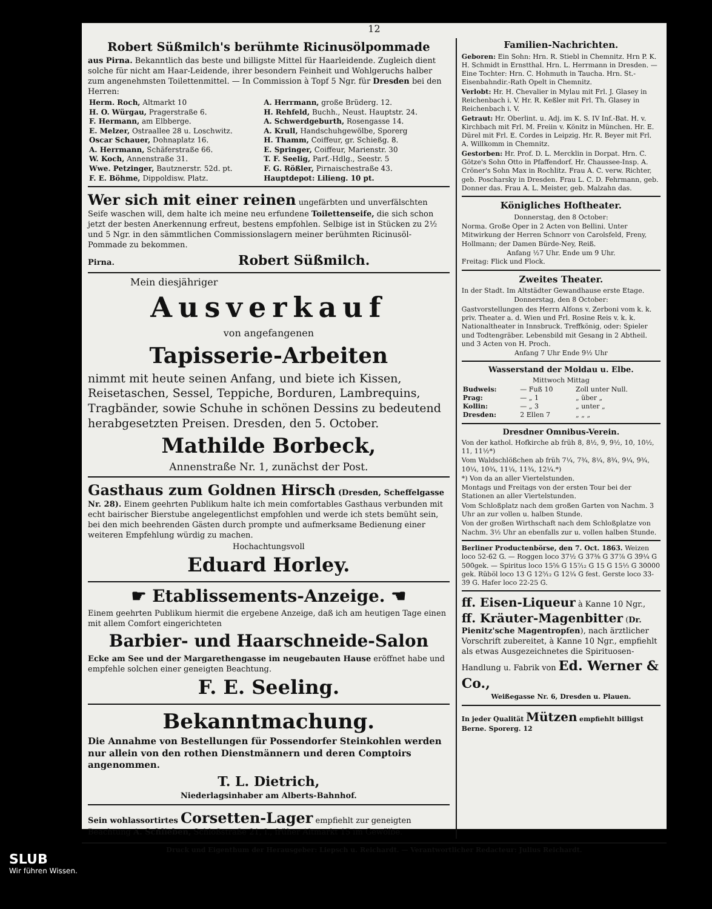12
Robert Süßmilch's berühmte Ricinusölpommade
aus Pirna. Bekanntlich das beste und billigste Mittel für Haarleidende. Zugleich dient solche für nicht am Haar-Leidende, ihrer besondern Feinheit und Wohlgeruchs halber zum angenehmsten Toilettenmittel. — In Commission à Topf 5 Ngr. für Dresden bei den Herren:
| Herm. Roch, Altmarkt 10 | A. Herrmann, große Brüderg. 12. |
| H. O. Würgau, Pragerstraße 6. | H. Rehfeld, Buchh., Neust. Hauptstr. 24. |
| F. Hermann, am Elbberge. | A. Schwerdgeburth, Rosengasse 14. |
| E. Melzer, Ostraallee 28 u. Loschwitz. | A. Krull, Handschuhgewölbe, Sporerg |
| Oscar Schauer, Dohnaplatz 16. | H. Thamm, Coiffeur, gr. Schießg. 8. |
| A. Herrmann, Schäferstraße 66. | E. Springer, Coiffeur, Marienstr. 30 |
| W. Koch, Annenstraße 31. | T. F. Seelig, Parf.-Hdlg., Seestr. 5 |
| Wwe. Petzinger, Bautznerstr. 52d. pt. | F. G. Rößler, Pirnaischestraße 43. |
| F. E. Böhme, Dippoldisw. Platz. | Hauptdepot: Lilieng. 10 pt. |
Wer sich mit einer reinen ungefärbten und unverfälschten Seife waschen will, dem halte ich meine neu erfundene Toilettenseife, die sich schon jetzt der besten Anerkennung erfreut, bestens empfohlen. Selbige ist in Stücken zu 2½ und 5 Ngr. in den sämmtlichen Commissionslagern meiner berühmten Ricinusöl-Pommade zu bekommen.
Pirna. Robert Süßmilch.
Mein diesjähriger
Ausverkauf
von angefangenen
Tapisserie-Arbeiten
nimmt mit heute seinen Anfang, und biete ich Kissen, Reisetaschen, Sessel, Teppiche, Borduren, Lambrequins, Tragbänder, sowie Schuhe in schönen Dessins zu bedeutend herabgesetzten Preisen. Dresden, den 5. October.
Mathilde Borbeck,
Annenstraße Nr. 1, zunächst der Post.
Gasthaus zum Goldnen Hirsch (Dresden, Scheffelgasse Nr. 28). Einem geehrten Publikum halte ich mein comfortables Gasthaus verbunden mit echt bairischer Bierstube angelegentlichst empfohlen und werde ich stets bemüht sein, bei den mich beehrenden Gästen durch prompte und aufmerksame Bedienung einer weiteren Empfehlung würdig zu machen.
Hochachtungsvoll
Eduard Horley.
☛ Etablissements-Anzeige. ☚
Einem geehrten Publikum hiermit die ergebene Anzeige, daß ich am heutigen Tage einen mit allem Comfort eingerichteten
Barbier- und Haarschneide-Salon
Ecke am See und der Margarethengasse im neugebauten Hause eröffnet habe und empfehle solchen einer geneigten Beachtung.
F. E. Seeling.
Bekanntmachung.
Die Annahme von Bestellungen für Possendorfer Steinkohlen werden nur allein von den rothen Dienstmännern und deren Comptoirs angenommen.
T. L. Dietrich,
Niederlagsinhaber am Alberts-Bahnhof.
Sein wohlassortirtes Corsetten-Lager empfiehlt zur geneigten Beachtung A. Schlieben, Schloßstraße 21, I., früher Altmarkt 15 im Gewölbe.
Familien-Nachrichten.
Geboren: Ein Sohn: Hrn. R. Stiebl in Chemnitz. Hrn P. K. H. Schmidt in Ernstthal. Hrn. L. Herrmann in Dresden. — Eine Tochter: Hrn. C. Hohmuth in Taucha. Hrn. St.-Eisenbahndir.-Rath Opelt in Chemnitz.
Verlobt: Hr. H. Chevalier in Mylau mit Frl. J. Glasey in Reichenbach i. V. Hr. R. Keßler mit Frl. Th. Glasey in Reichenbach i. V.
Getraut: Hr. Oberlint. u. Adj. im K. S. IV Inf.-Bat. H. v. Kirchbach mit Frl. M. Freiin v. Könitz in München. Hr. E. Dürel mit Frl. E. Cordes in Leipzig. Hr. R. Beyer mit Frl. A. Willkomm in Chemnitz.
Gestorben: Hr. Prof. D. L. Mercklin in Dorpat. Hrn. C. Götze's Sohn Otto in Pfaffendorf. Hr. Chaussee-Insp. A. Cröner's Sohn Max in Rochlitz. Frau A. C. verw. Richter, geb. Poscharsky in Dresden. Frau L. C. D. Fehrmann, geb. Donner das. Frau A. L. Meister, geb. Malzahn das.
Königliches Hoftheater.
Donnerstag, den 8 October:
Norma. Große Oper in 2 Acten von Bellini. Unter Mitwirkung der Herren Schnorr von Carolsfeld, Freny, Hollmann; der Damen Bürde-Ney, Reiß.
Anfang ½7 Uhr. Ende um 9 Uhr.
Freitag: Flick und Flock.
Zweites Theater.
In der Stadt. Im Altstädter Gewandhause erste Etage.
Donnerstag, den 8 October:
Gastvorstellungen des Herrn Alfons v. Zerboni vom k. k. priv. Theater a. d. Wien und Frl. Rosine Reis v. k. k. Nationaltheater in Innsbruck. Treffkönig, oder: Spieler und Todtengräber. Lebensbild mit Gesang in 2 Abtheil. und 3 Acten von H. Proch.
Anfang 7 Uhr Ende 9½ Uhr
Wasserstand der Moldau u. Elbe.
Mittwoch Mittag
| Budweis: | — Fuß 10 | Zoll unter Null. |
| Prag: | — „ 1 | „ über „ |
| Kollin: | — „ 3 | „ unter „ |
| Dresden: | 2 Ellen 7 | „ „ „ |
Dresdner Omnibus-Verein.
Von der kathol. Hofkirche ab früh 8, 8½, 9, 9½, 10, 10½, 11, 11½*)
Vom Waldschlößchen ab früh 7¼, 7¾, 8¼, 8¾, 9¼, 9¾, 10¼, 10¾, 11¼, 11¾, 12¼.*)
*) Von da an aller Viertelstunden.
Montags und Freitags von der ersten Tour bei der Stationen an aller Viertelstunden.
Vom Schloßplatz nach dem großen Garten von Nachm. 3 Uhr an zur vollen u. halben Stunde.
Von der großen Wirthschaft nach dem Schloßplatze von Nachm. 3½ Uhr an ebenfalls zur u. vollen halben Stunde.
Berliner Productenbörse, den 7. Oct. 1863. Weizen loco 52-62 G. — Roggen loco 37½ G 37⅜ G 37⅞ G 39¼ G 500gek. — Spiritus loco 15⅝ G 15⁷⁄₁₂ G 15 G 15⅓ G 30000 gek. Rüböl loco 13 G 12⁵⁄₁₂ G 12¼ G fest. Gerste loco 33-39 G. Hafer loco 22-25 G.
ff. Eisen-Liqueur à Kanne 10 Ngr., ff. Kräuter-Magenbitter (Dr. Pienitz'sche Magentropfen), nach ärztlicher Vorschrift zubereitet, à Kanne 10 Ngr., empfiehlt als etwas Ausgezeichnetes die Spirituosen-Handlung u. Fabrik von Ed. Werner & Co.,
Weißegasse Nr. 6, Dresden u. Plauen.
In jeder Qualität Mützen empfiehlt billigst Berne. Sporerg. 12
Druck und Eigenthum der Herausgeber: Liepsch u. Reichardt. — Verantwortlicher Redacteur: Julius Reichardt.
SLUB
Wir führen Wissen.